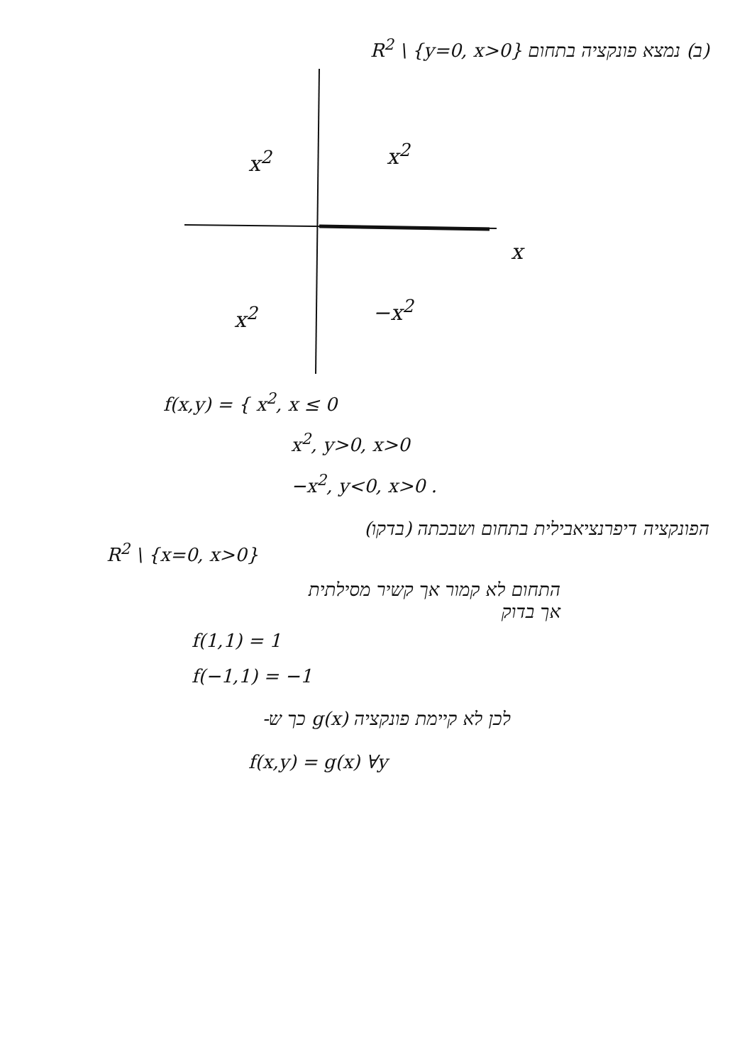(ב) נמצא פונקציה בתחום R<sup>2</sup> \ {y=0, x>0}
x<sup>2</sup> x<sup>2</sup>
x
x<sup>2</sup> −x<sup>2</sup>
f(x,y) = { x<sup>2</sup>, x ≤ 0
x<sup>2</sup>, y>0, x>0
−x<sup>2</sup>, y<0, x>0 .
הפונקציה דיפרנציאבילית בתחום ושבכתה (בדקו)
R<sup>2</sup> \ {x=0, x>0}
התחום לא קמור אך קשיר מסילתית
אך בדוק
f(1,1) = 1
f(−1,1) = −1
לכן לא קיימת פונקציה g(x) כך ש-
f(x,y) = g(x) ∀y